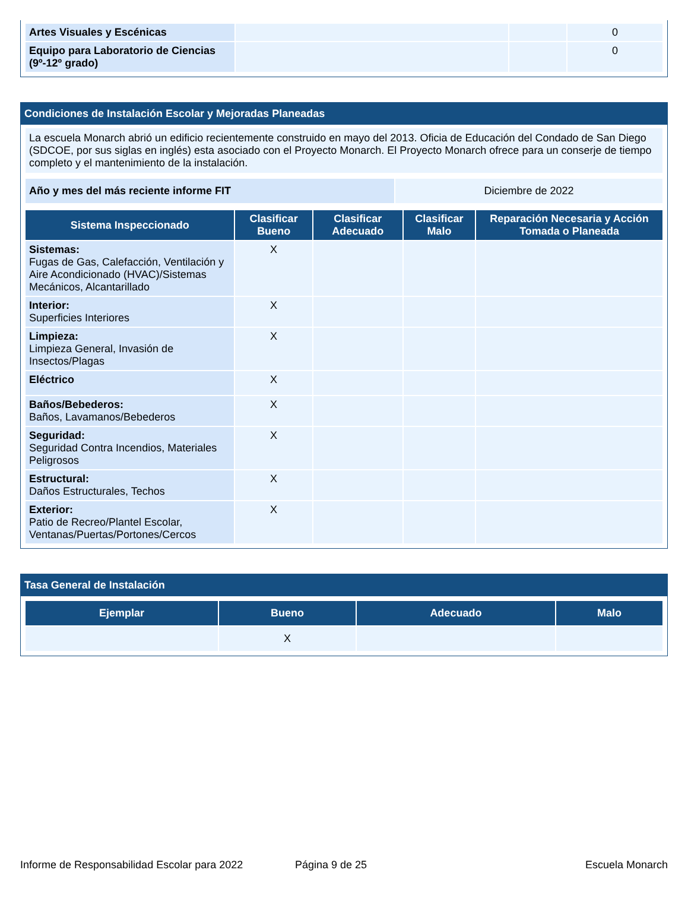| Artes Visuales y Escénicas | | | 0 |
| Equipo para Laboratorio de Ciencias (9º-12º grado) | | | 0 |
Condiciones de Instalación Escolar y Mejoradas Planeadas
La escuela Monarch abrió un edificio recientemente construido en mayo del 2013. Oficia de Educación del Condado de San Diego (SDCOE, por sus siglas en inglés) esta asociado con el Proyecto Monarch. El Proyecto Monarch ofrece para un conserje de tiempo completo y el mantenimiento de la instalación.
| Año y mes del más reciente informe FIT | Diciembre de 2022 |
| Sistema Inspeccionado | Clasificar Bueno | Clasificar Adecuado | Clasificar Malo | Reparación Necesaria y Acción Tomada o Planeada |
| --- | --- | --- | --- | --- |
| Sistemas: Fugas de Gas, Calefacción, Ventilación y Aire Acondicionado (HVAC)/Sistemas Mecánicos, Alcantarillado | X | | | |
| Interior: Superficies Interiores | X | | | |
| Limpieza: Limpieza General, Invasión de Insectos/Plagas | X | | | |
| Eléctrico | X | | | |
| Baños/Bebederos: Baños, Lavamanos/Bebederos | X | | | |
| Seguridad: Seguridad Contra Incendios, Materiales Peligrosos | X | | | |
| Estructural: Daños Estructurales, Techos | X | | | |
| Exterior: Patio de Recreo/Plantel Escolar, Ventanas/Puertas/Portones/Cercos | X | | | |
Tasa General de Instalación
| Ejemplar | Bueno | Adecuado | Malo |
| --- | --- | --- | --- |
| | X | | |
Informe de Responsabilidad Escolar para 2022 Página 9 de 25 Escuela Monarch